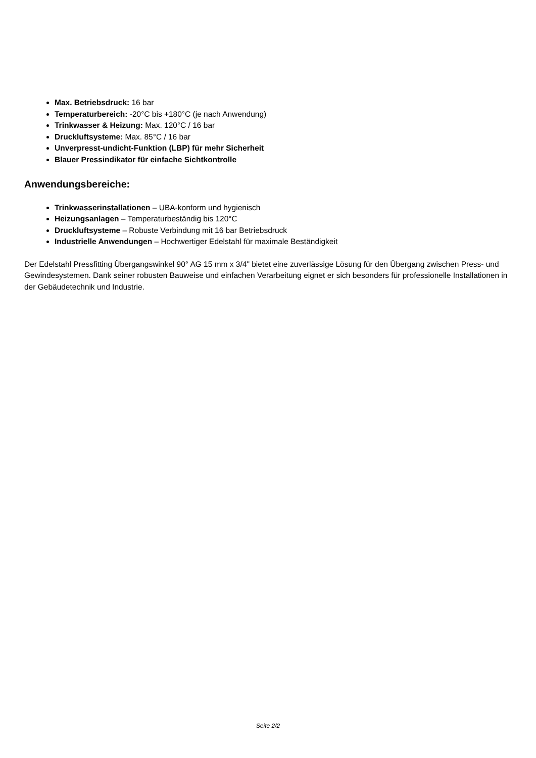Max. Betriebsdruck: 16 bar
Temperaturbereich: -20°C bis +180°C (je nach Anwendung)
Trinkwasser & Heizung: Max. 120°C / 16 bar
Druckluftsysteme: Max. 85°C / 16 bar
Unverpresst-undicht-Funktion (LBP) für mehr Sicherheit
Blauer Pressindikator für einfache Sichtkontrolle
Anwendungsbereiche:
Trinkwasserinstallationen – UBA-konform und hygienisch
Heizungsanlagen – Temperaturbeständig bis 120°C
Druckluftsysteme – Robuste Verbindung mit 16 bar Betriebsdruck
Industrielle Anwendungen – Hochwertiger Edelstahl für maximale Beständigkeit
Der Edelstahl Pressfitting Übergangswinkel 90° AG 15 mm x 3/4" bietet eine zuverlässige Lösung für den Übergang zwischen Press- und Gewindesystemen. Dank seiner robusten Bauweise und einfachen Verarbeitung eignet er sich besonders für professionelle Installationen in der Gebäudetechnik und Industrie.
Seite 2/2